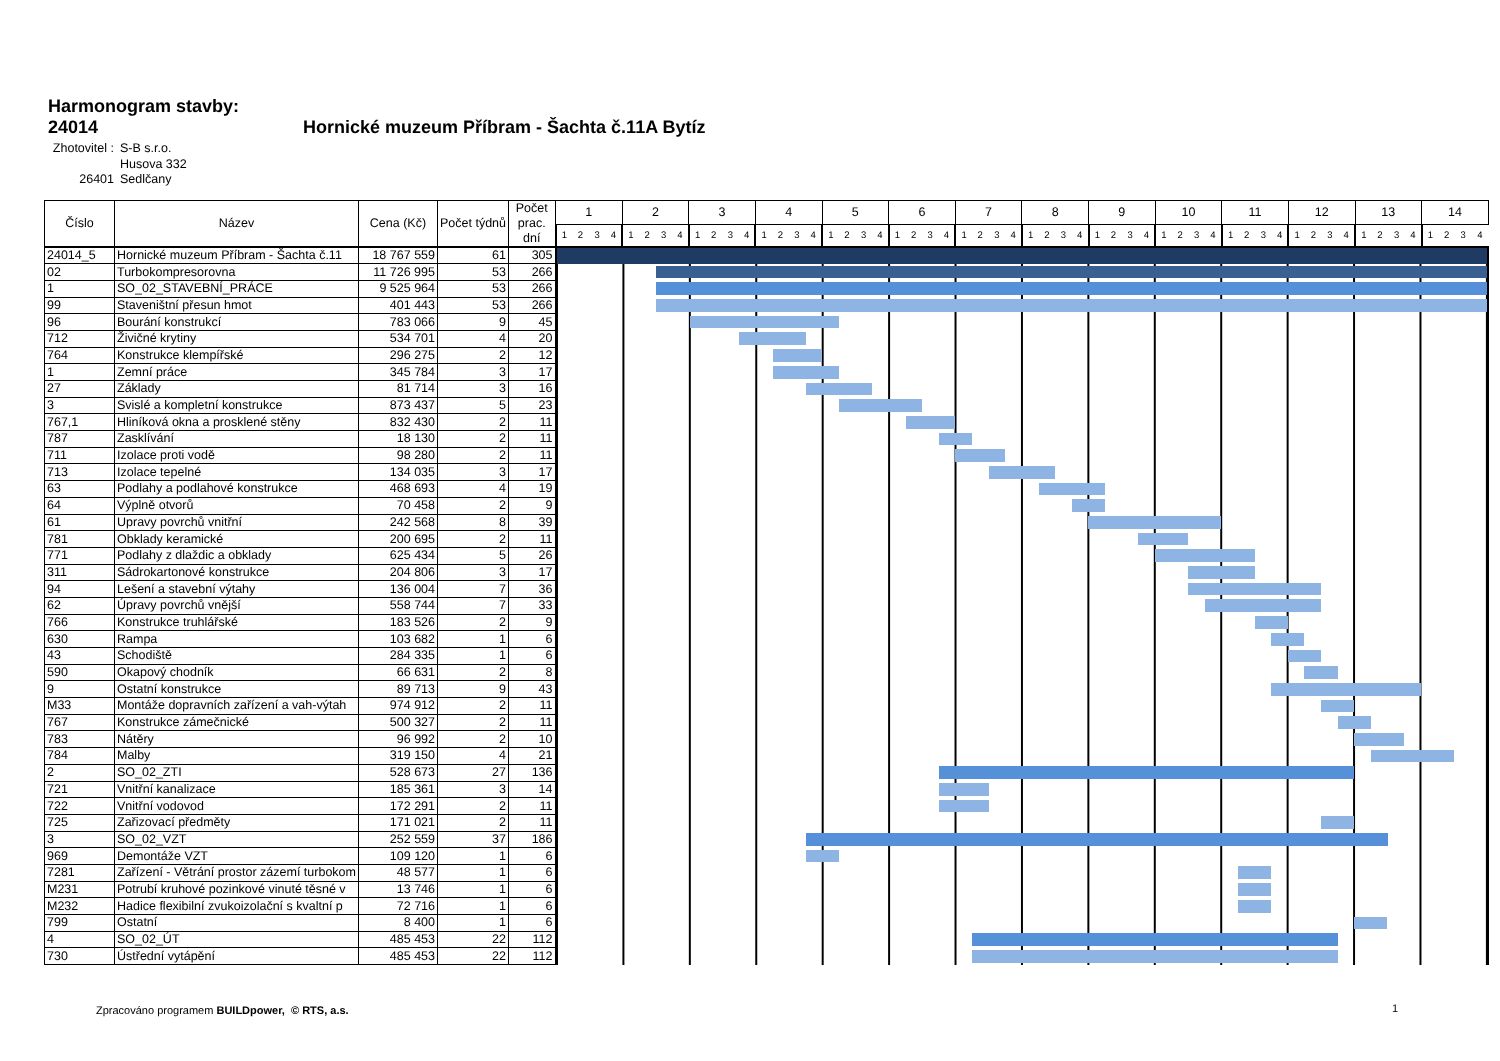Harmonogram stavby: 24014 Hornické muzeum Příbram - Šachta č.11A Bytíz
Zhotovitel : S-B s.r.o.
Husova 332
26401 Sedlčany
| Číslo | Název | Cena (Kč) | Počet týdnů | Počet prac. dní | 1 | | | | 2 | | | | 3 | | | | 4 | | | | 5 | | | | 6 | | | | 7 | | | | 8 | | | | 9 | | | | 10 | | | | 11 | | | | 12 | | | | 13 | | | | 14 | | | |
| --- | --- | --- | --- | --- | --- | --- | --- | --- | --- | --- | --- | --- | --- | --- | --- | --- | --- | --- | --- | --- | --- | --- | --- | --- | --- | --- | --- | --- | --- | --- | --- | --- | --- | --- | --- | --- | --- | --- | --- | --- | --- | --- | --- | --- | --- | --- | --- | --- | --- | --- | --- | --- | --- | --- | --- | --- | --- | --- | --- | --- |
| | | | | | 1 | 2 | 3 | 4 | 1 | 2 | 3 | 4 | 1 | 2 | 3 | 4 | 1 | 2 | 3 | 4 | 1 | 2 | 3 | 4 | 1 | 2 | 3 | 4 | 1 | 2 | 3 | 4 | 1 | 2 | 3 | 4 | 1 | 2 | 3 | 4 | 1 | 2 | 3 | 4 | 1 | 2 | 3 | 4 | 1 | 2 | 3 | 4 | 1 | 2 | 3 | 4 | 1 | 2 | 3 | 4 |
| 24014_5 | Hornické muzeum Příbram - Šachta č.11 | 18 767 559 | 61 | 305 | | | | | | | | | | | | | | | | | | | | | | | | | | | | | | | | | | | | | | | | | | | | | | | | | | | | | | | | |
| 02 | Turbokompresorovna | 11 726 995 | 53 | 266 | | | | | | | | | | | | | | | | | | | | | | | | | | | | | | | | | | | | | | | | | | | | | | | | | | | | | | | | |
| 1 | SO_02_STAVEBNÍ_PRÁCE | 9 525 964 | 53 | 266 | | | | | | | | | | | | | | | | | | | | | | | | | | | | | | | | | | | | | | | | | | | | | | | | | | | | | | | | |
| 99 | Staveništní přesun hmot | 401 443 | 53 | 266 | | | | | | | | | | | | | | | | | | | | | | | | | | | | | | | | | | | | | | | | | | | | | | | | | | | | | | | | |
| 96 | Bourání konstrukcí | 783 066 | 9 | 45 | | | | | | | | | | | | | | | | | | | | | | | | | | | | | | | | | | | | | | | | | | | | | | | | | | | | | | | | |
| 712 | Živičné krytiny | 534 701 | 4 | 20 | | | | | | | | | | | | | | | | | | | | | | | | | | | | | | | | | | | | | | | | | | | | | | | | | | | | | | | | |
| 764 | Konstrukce klempířské | 296 275 | 2 | 12 | | | | | | | | | | | | | | | | | | | | | | | | | | | | | | | | | | | | | | | | | | | | | | | | | | | | | | | | |
| 1 | Zemní práce | 345 784 | 3 | 17 | | | | | | | | | | | | | | | | | | | | | | | | | | | | | | | | | | | | | | | | | | | | | | | | | | | | | | | | |
| 27 | Základy | 81 714 | 3 | 16 | | | | | | | | | | | | | | | | | | | | | | | | | | | | | | | | | | | | | | | | | | | | | | | | | | | | | | | | |
| 3 | Svislé a kompletní konstrukce | 873 437 | 5 | 23 | | | | | | | | | | | | | | | | | | | | | | | | | | | | | | | | | | | | | | | | | | | | | | | | | | | | | | | | |
| 767,1 | Hliníková okna a prosklené stěny | 832 430 | 2 | 11 | | | | | | | | | | | | | | | | | | | | | | | | | | | | | | | | | | | | | | | | | | | | | | | | | | | | | | | | |
| 787 | Zasklívání | 18 130 | 2 | 11 | | | | | | | | | | | | | | | | | | | | | | | | | | | | | | | | | | | | | | | | | | | | | | | | | | | | | | | | |
| 711 | Izolace proti vodě | 98 280 | 2 | 11 | | | | | | | | | | | | | | | | | | | | | | | | | | | | | | | | | | | | | | | | | | | | | | | | | | | | | | | | |
| 713 | Izolace tepelné | 134 035 | 3 | 17 | | | | | | | | | | | | | | | | | | | | | | | | | | | | | | | | | | | | | | | | | | | | | | | | | | | | | | | | |
| 63 | Podlahy a podlahové konstrukce | 468 693 | 4 | 19 | | | | | | | | | | | | | | | | | | | | | | | | | | | | | | | | | | | | | | | | | | | | | | | | | | | | | | | | |
| 64 | Výplně otvorů | 70 458 | 2 | 9 | | | | | | | | | | | | | | | | | | | | | | | | | | | | | | | | | | | | | | | | | | | | | | | | | | | | | | | | |
| 61 | Upravy povrchů vnitřní | 242 568 | 8 | 39 | | | | | | | | | | | | | | | | | | | | | | | | | | | | | | | | | | | | | | | | | | | | | | | | | | | | | | | | |
| 781 | Obklady keramické | 200 695 | 2 | 11 | | | | | | | | | | | | | | | | | | | | | | | | | | | | | | | | | | | | | | | | | | | | | | | | | | | | | | | | |
| 771 | Podlahy z dlaždic a obklady | 625 434 | 5 | 26 | | | | | | | | | | | | | | | | | | | | | | | | | | | | | | | | | | | | | | | | | | | | | | | | | | | | | | | | |
| 311 | Sádrokartonové konstrukce | 204 806 | 3 | 17 | | | | | | | | | | | | | | | | | | | | | | | | | | | | | | | | | | | | | | | | | | | | | | | | | | | | | | | | |
| 94 | Lešení a stavební výtahy | 136 004 | 7 | 36 | | | | | | | | | | | | | | | | | | | | | | | | | | | | | | | | | | | | | | | | | | | | | | | | | | | | | | | | |
| 62 | Úpravy povrchů vnější | 558 744 | 7 | 33 | | | | | | | | | | | | | | | | | | | | | | | | | | | | | | | | | | | | | | | | | | | | | | | | | | | | | | | | |
| 766 | Konstrukce truhlářské | 183 526 | 2 | 9 | | | | | | | | | | | | | | | | | | | | | | | | | | | | | | | | | | | | | | | | | | | | | | | | | | | | | | | | |
| 630 | Rampa | 103 682 | 1 | 6 | | | | | | | | | | | | | | | | | | | | | | | | | | | | | | | | | | | | | | | | | | | | | | | | | | | | | | | | |
| 43 | Schodiště | 284 335 | 1 | 6 | | | | | | | | | | | | | | | | | | | | | | | | | | | | | | | | | | | | | | | | | | | | | | | | | | | | | | | | |
| 590 | Okapový chodník | 66 631 | 2 | 8 | | | | | | | | | | | | | | | | | | | | | | | | | | | | | | | | | | | | | | | | | | | | | | | | | | | | | | | | |
| 9 | Ostatní konstrukce | 89 713 | 9 | 43 | | | | | | | | | | | | | | | | | | | | | | | | | | | | | | | | | | | | | | | | | | | | | | | | | | | | | | | | |
| M33 | Montáže dopravních zařízení a vah-výtah | 974 912 | 2 | 11 | | | | | | | | | | | | | | | | | | | | | | | | | | | | | | | | | | | | | | | | | | | | | | | | | | | | | | | | |
| 767 | Konstrukce zámečnické | 500 327 | 2 | 11 | | | | | | | | | | | | | | | | | | | | | | | | | | | | | | | | | | | | | | | | | | | | | | | | | | | | | | | | |
| 783 | Nátěry | 96 992 | 2 | 10 | | | | | | | | | | | | | | | | | | | | | | | | | | | | | | | | | | | | | | | | | | | | | | | | | | | | | | | | |
| 784 | Malby | 319 150 | 4 | 21 | | | | | | | | | | | | | | | | | | | | | | | | | | | | | | | | | | | | | | | | | | | | | | | | | | | | | | | | |
| 2 | SO_02_ZTI | 528 673 | 27 | 136 | | | | | | | | | | | | | | | | | | | | | | | | | | | | | | | | | | | | | | | | | | | | | | | | | | | | | | | | |
| 721 | Vnitřní kanalizace | 185 361 | 3 | 14 | | | | | | | | | | | | | | | | | | | | | | | | | | | | | | | | | | | | | | | | | | | | | | | | | | | | | | | | |
| 722 | Vnitřní vodovod | 172 291 | 2 | 11 | | | | | | | | | | | | | | | | | | | | | | | | | | | | | | | | | | | | | | | | | | | | | | | | | | | | | | | | |
| 725 | Zařizovací předměty | 171 021 | 2 | 11 | | | | | | | | | | | | | | | | | | | | | | | | | | | | | | | | | | | | | | | | | | | | | | | | | | | | | | | | |
| 3 | SO_02_VZT | 252 559 | 37 | 186 | | | | | | | | | | | | | | | | | | | | | | | | | | | | | | | | | | | | | | | | | | | | | | | | | | | | | | | | |
| 969 | Demontáže VZT | 109 120 | 1 | 6 | | | | | | | | | | | | | | | | | | | | | | | | | | | | | | | | | | | | | | | | | | | | | | | | | | | | | | | | |
| 7281 | Zařízení - Větrání prostor zázemí turbokom | 48 577 | 1 | 6 | | | | | | | | | | | | | | | | | | | | | | | | | | | | | | | | | | | | | | | | | | | | | | | | | | | | | | | | |
| M231 | Potrubí kruhové pozinkové vinuté těsné v | 13 746 | 1 | 6 | | | | | | | | | | | | | | | | | | | | | | | | | | | | | | | | | | | | | | | | | | | | | | | | | | | | | | | | |
| M232 | Hadice flexibilní zvukoizolační s kvaltní p | 72 716 | 1 | 6 | | | | | | | | | | | | | | | | | | | | | | | | | | | | | | | | | | | | | | | | | | | | | | | | | | | | | | | | |
| 799 | Ostatní | 8 400 | 1 | 6 | | | | | | | | | | | | | | | | | | | | | | | | | | | | | | | | | | | | | | | | | | | | | | | | | | | | | | | | |
| 4 | SO_02_ÚT | 485 453 | 22 | 112 | | | | | | | | | | | | | | | | | | | | | | | | | | | | | | | | | | | | | | | | | | | | | | | | | | | | | | | | |
| 730 | Ústřední vytápění | 485 453 | 22 | 112 | | | | | | | | | | | | | | | | | | | | | | | | | | | | | | | | | | | | | | | | | | | | | | | | | | | | | | | | |
Zpracováno programem BUILDpower, © RTS, a.s.
1